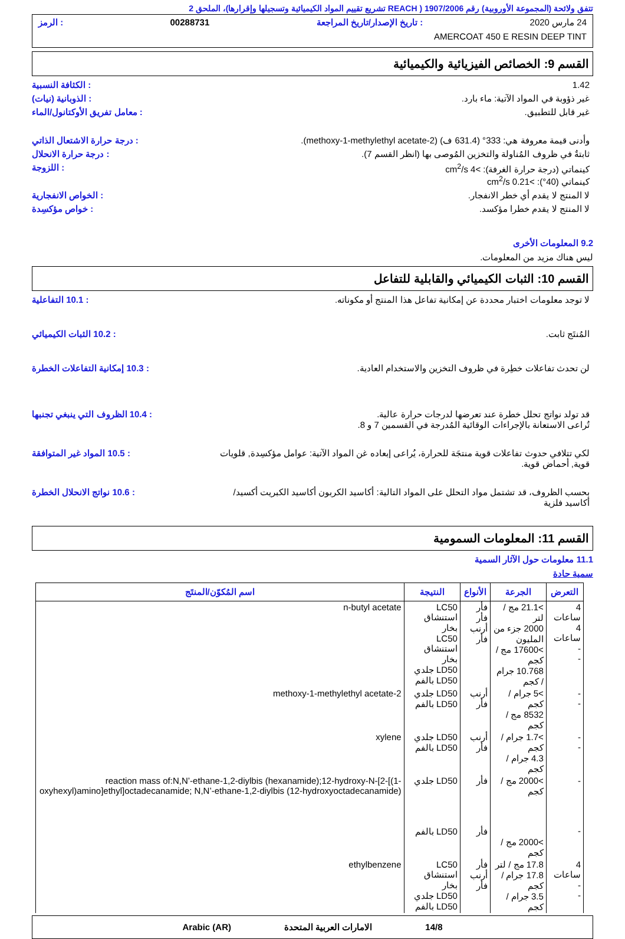تتفق ولائحة (المجموعة الأوروبية) رقم 1907/2006 ( REACH تشريع تقييم المواد الكيميائية وتسجيلها وإقرارها)، الملحق 2
24 مارس 2020: تاريخ الإصدار/تاريخ المراجعة 00288731: الرمز
AMERCOAT 450 E RESIN DEEP TINT
القسم 9: الخصائص الفيزيائية والكيميائية
1.42 : الكثافة النسبية
غير ذؤوبة في المواد الآتية: ماء بارد.
: الذوبانية (نيات)
غير قابل للتطبيق. : معامل تفريق الأوكتانول/الماء
وأدنى قيمة معروفة هي: 333° (631.4 ف) (2-methoxy-1-methylethyl acetate).
: درجة حرارة الاشتعال الذاتي
ثابتةٌ في ظروف المُناولة والتخزين المُوصى بها (انظر القسم 7).
: درجة حرارة الانحلال
كينماتي (درجة حرارة الغرفة): >4 cm<sup>2</sup>/s
كينماتي (40°): >0.21 cm<sup>2</sup>/s
: اللزوجة
لا المنتج لا يقدم أي خطر الانفجار.
: الخواص الانفجارية
لا المنتج لا يقدم خطرا مؤكسد. : خواص مؤكسِدة
9.2 المعلومات الأخرى
ليس هناك مزيد من المعلومات.
القسم 10: الثبات الكيميائي والقابلية للتفاعل
لا توجد معلومات اختبار محددة عن إمكانية تفاعل هذا المنتج أو مكوناته.
: 10.1 التفاعلية
المُنتَج ثابت. : 10.2 الثبات الكيميائي
لن تحدث تفاعلات خطِرة في ظروف التخزين والاستخدام العادية.
: 10.3 إمكانية التفاعلات الخطرة
قد تولد نواتج تحلل خطرة عند تعرضها لدرجات حرارة عالية.
تُراعى الاستعانة بالإجراءات الوقائية المُدرجة في القسمين 7 و 8.
: 10.4 الظروف التي ينبغي تجنبها
لكي تتلافي حدوث تفاعلات قوية منتجَة للحرارة، يُراعى إبعاده غن المواد الآتية: عوامل مؤكسِدة, قلويات قوية, أحماض قوية.
: 10.5 المواد غير المتوافقة
بحسب الظروف، قد تشتمل مواد التحلل على المواد التالية: أكاسيد الكربون أكاسيد الكبريت أكسيد/أكاسيد فلزية
: 10.6 نواتج الانحلال الخطرة
القسم 11: المعلومات السمومية
11.1 معلومات حول الآثار السمية
سمية حادة
| التعرض | الجرعة | الأنواع | النتيجة | اسم المُكوّن/المنتَج |
| --- | --- | --- | --- | --- |
| 4 ساعات 4 ساعات - - | >21.1 مج / لتر 2000 جزء من المليون >17600 مج / كجم 10.768 جرام / كجم | فأر فأر أرنب فأر | LC50 استنشاق بخار LC50 استنشاق بخار LD50 جلدي LD50 بالفم | n-butyl acetate |
| - - | >5 جرام / كجم 8532 مج / كجم | أرنب فأر | LD50 جلدي LD50 بالفم | 2-methoxy-1-methylethyl acetate |
| - - | >1.7 جرام / كجم 4.3 جرام / كجم | أرنب فأر | LD50 جلدي LD50 بالفم | xylene |
| - - | >2000 مج / كجم >2000 مج / كجم | فأر فأر | LD50 جلدي LD50 بالفم | reaction mass of:N,N’-ethane-1,2-diylbis (hexanamide);12-hydroxy-N-[2-[(1-oxyhexyl)amino]ethyl]octadecanamide; N,N’-ethane-1,2-diylbis (12-hydroxyoctadecanamide) |
| 4 ساعات - - | 17.8 مج / لتر 17.8 جرام / كجم 3.5 جرام / كجم | فأر أرنب فأر | LC50 استنشاق بخار LD50 جلدي LD50 بالفم | ethylbenzene |
14/8 الامارات العربية المتحدة Arabic (AR)